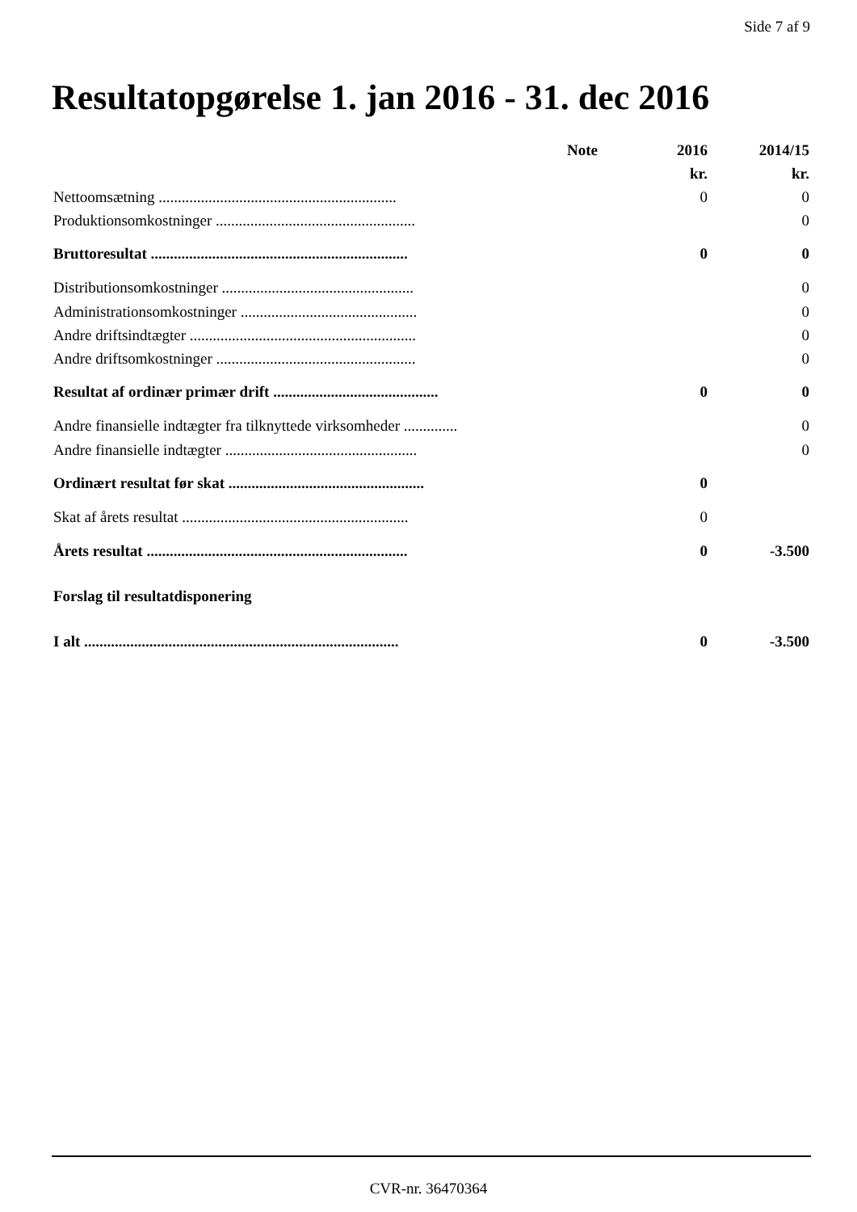Side 7 af 9
Resultatopgørelse 1. jan 2016 - 31. dec 2016
| | Note | 2016 | 2014/15 |
| --- | --- | --- | --- |
| | | kr. | kr. |
| Nettoomsætning .............................................................. | | 0 | 0 |
| Produktionsomkostninger .................................................... | | | 0 |
| Bruttoresultat ................................................................... | | 0 | 0 |
| Distributionsomkostninger .................................................. | | | 0 |
| Administrationsomkostninger .............................................. | | | 0 |
| Andre driftsindtægter ........................................................... | | | 0 |
| Andre driftsomkostninger .................................................... | | | 0 |
| Resultat af ordinær primær drift ........................................... | | 0 | 0 |
| Andre finansielle indtægter fra tilknyttede virksomheder .............. | | | 0 |
| Andre finansielle indtægter .................................................. | | | 0 |
| Ordinært resultat før skat ................................................... | | 0 | |
| Skat af årets resultat ........................................................... | | 0 | |
| Årets resultat .................................................................... | | 0 | -3.500 |
| Forslag til resultatdisponering | | | |
| I alt .................................................................................. | | 0 | -3.500 |
CVR-nr. 36470364